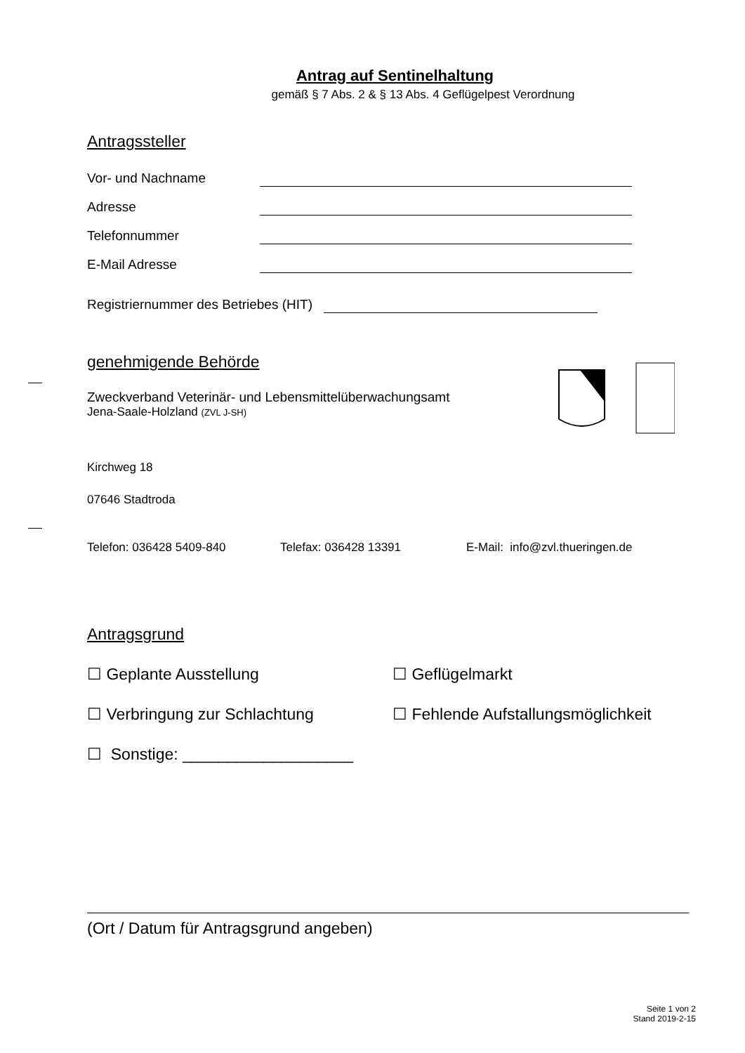Antrag auf Sentinelhaltung
gemäß § 7 Abs. 2 & § 13 Abs. 4 Geflügelpest Verordnung
Antragssteller
Vor- und Nachname
Adresse
Telefonnummer
E-Mail Adresse
Registriernummer des Betriebes (HIT)
genehmigende Behörde
Zweckverband Veterinär- und Lebensmittelüberwachungsamt
Jena-Saale-Holzland (ZVL J-SH)
Kirchweg 18
07646 Stadtroda
Telefon: 036428 5409-840 Telefax: 036428 13391 E-Mail: info@zvl.thueringen.de
Antragsgrund
☐ Geplante Ausstellung ☐ Geflügelmarkt
☐ Verbringung zur Schlachtung ☐ Fehlende Aufstallungsmöglichkeit
☐ Sonstige: ___________________
(Ort / Datum für Antragsgrund angeben)
Seite 1 von 2
Stand 2019-2-15